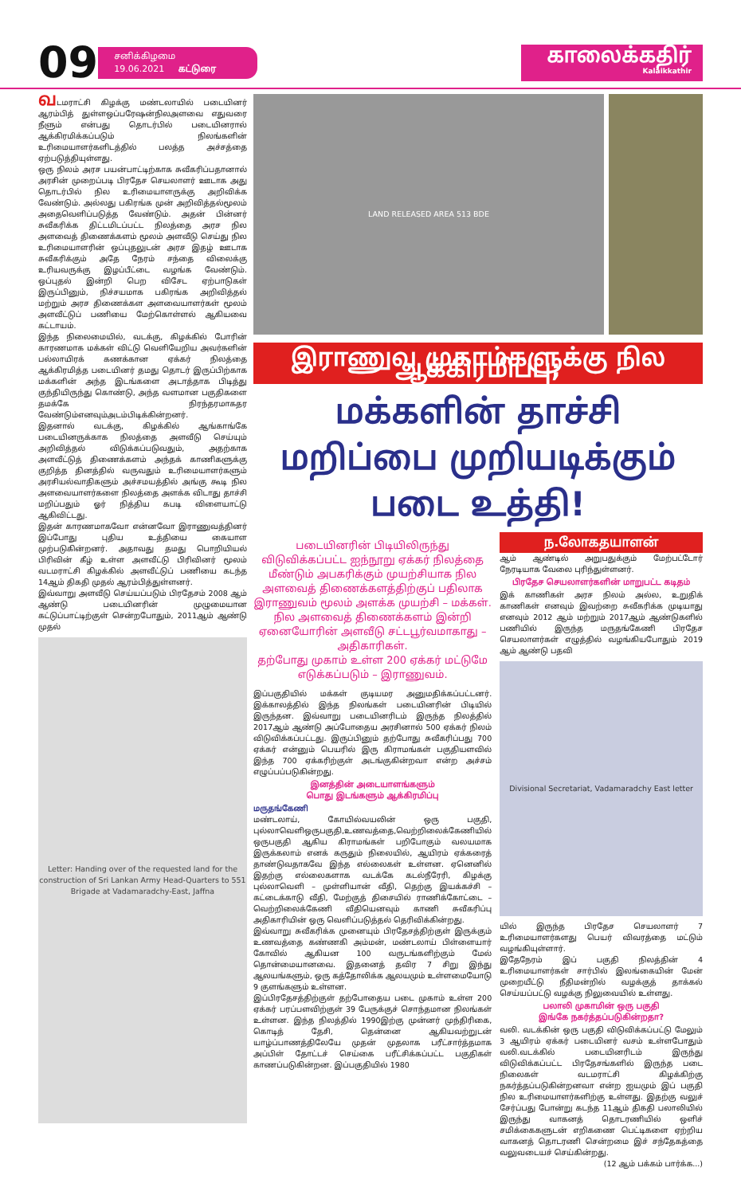09
சனிக்கிழமை
19.06.2021 கட்டுரை
காலைக்கதிர்
Kalaikkathir
வடமராட்சி கிழக்கு மண்டலாயில் படையினர் ஆரம்பித் துள்ளஒப்பரேஷன்நிலஅளவை எதுவரை நீளும் என்பது தொடர்பில் படையினரால் ஆக்கிரமிக்கப்படும் நிலங்களின் உரிமையாளர்களிடத்தில் பலத்த அச்சத்தை ஏற்படுத்தியுள்ளது.
ஒரு நிலம் அரச பயன்பாட்டிற்காக சுவீகரிப்பதானால் அரசின் முறைப்படி பிரதேச செயலாளர் ஊடாக அது தொடர்பில் நில உரிமையாளருக்கு அறிவிக்க வேண்டும். அல்லது பகிரங்க முன் அறிவித்தல்மூலம் அதைவெளிப்படுத்த வேண்டும். அதன் பின்னர் சுவீகரிக்க திட்டமிடப்பட்ட நிலத்தை அரச நில அளவைத் திணைக்களம் மூலம் அளவீடு செய்து நில உரிமையாளரின் ஒப்புதலுடன் அரச இதழ் ஊடாக சுவீகரிக்கும் அதே நேரம் சந்தை விலைக்கு உரியவருக்கு இழப்பீட்டை வழங்க வேண்டும். ஒப்புதல் இன்றி பெற விசேட ஏற்பாடுகள் இருப்பினும், நிச்சயமாக பகிரங்க அறிவித்தல் மற்றும் அரச திணைக்கள அளவையாளர்கள் மூலம் அளவீட்டுப் பணியை மேற்கொள்ளல் ஆகியவை கட்டாயம்.
இந்த நிலைமையில், வடக்கு, கிழக்கில் போரின் காரணமாக மக்கள் விட்டு வெளியேறிய அவர்களின் பல்லாயிரக் கணக்கான ஏக்கர் நிலத்தை ஆக்கிரமித்த படையினர் தமது தொடர் இருப்பிற்காக மக்களின் அந்த இடங்களை அடாத்தாக பிடித்து குந்தியிருந்து கொண்டு, அந்த வளமான பகுதிகளை தமக்கே நிரந்தரமாகதர வேண்டும்எனவும்அடம்பிடிக்கின்றனர்.
இதனால் வடக்கு, கிழக்கில் ஆங்காங்கே படையினருக்காக நிலத்தை அளவீடு செய்யும் அறிவித்தல் விடுக்கப்படுவதும், அதற்காக அளவீட்டுத் திணைக்களம் அந்தக் காணிகளுக்கு குறித்த தினத்தில் வருவதும் உரிமையாளர்களும் அரசியல்வாதிகளும் அச்சமயத்தில் அங்கு கூடி நில அளவையாளர்களை நிலத்தை அளக்க விடாது தாச்சி மறிப்பதும் ஓர் நித்திய கபடி விளையாட்டு ஆகிவிட்டது.
இதன் காரணமாகவோ என்னவோ இராணுவத்தினர் இப்போது புதிய உத்தியை கையாள முற்படுகின்றனர். அதாவது தமது பொறியியல் பிரிவின் கீழ் உள்ள அளவீட்டு பிரிவினர் மூலம் வடமராட்சி கிழக்கில் அளவீட்டுப் பணியை கடந்த 14ஆம் திகதி முதல் ஆரம்பித்துள்ளனர்.
இவ்வாறு அளவீடு செய்யப்படும் பிரதேசம் 2008 ஆம் ஆண்டு படையினரின் முழுமையான கட்டுப்பாட்டிற்குள் சென்றபோதும், 2011ஆம் ஆண்டு முதல்
Letter: Handing over of the requested land for the construction of Sri Lankan Army Head-Quarters to 551 Brigade at Vadamaradchy-East, Jaffna
LAND RELEASED AREA 513 BDE
இராணுவ முகாம்களுக்கு நில ஆக்கிரமிப்பு;
மக்களின் தாச்சி மறிப்பை முறியடிக்கும் படை உத்தி!
படையினரின் பிடியிலிருந்து விடுவிக்கப்பட்ட ஐந்நூறு ஏக்கர் நிலத்தை மீண்டும் அபகரிக்கும் முயற்சியாக நில அளவைத் திணைக்களத்திற்குப் பதிலாக இராணுவம் மூலம் அளக்க முயற்சி – மக்கள்.
நில அளவைத் திணைக்களம் இன்றி ஏனையோரின் அளவீடு சட்டபூர்வமாகாது – அதிகாரிகள்.
தற்போது முகாம் உள்ள 200 ஏக்கர் மட்டுமே எடுக்கப்படும் – இராணுவம்.
இப்பகுதியில் மக்கள் குடியமர அனுமதிக்கப்பட்டனர். இக்காலத்தில் இந்த நிலங்கள் படையினரின் பிடியில் இருந்தன. இவ்வாறு படையினரிடம் இருந்த நிலத்தில் 2017ஆம் ஆண்டு அப்போதைய அரசினால் 500 ஏக்கர் நிலம் விடுவிக்கப்பட்டது. இருப்பினும் தற்போது சுவீகரிப்பது 700 ஏக்கர் என்னும் பெயரில் இரு கிராமங்கள் பகுதியளவில் இந்த 700 ஏக்கரிற்குள் அடங்குகின்றவா என்ற அச்சம் எழுப்பப்படுகின்றது.
இனத்தின் அடையாளங்களும்
பொது இடங்களும் ஆக்கிரமிப்பு
மருதங்கேணி
மண்டலாய், கோயில்வயலின் ஒரு பகுதி, புல்லாவெளிஒருபகுதி,உணவத்தை,வெற்றிலைக்கேணியில் ஒருபகுதி ஆகிய கிராமங்கள் பறிபோகும் வலயமாக இருக்கலாம் எனக் கருதும் நிலையில், ஆயிரம் ஏக்கரைத் தாண்டுவதாகவே இந்த எல்லைகள் உள்ளன. ஏனெனில் இதற்கு எல்லைகளாக வடக்கே கடல்நீரேரி, கிழக்கு புல்லாவெளி – முள்ளியான் வீதி, தெற்கு இயக்கச்சி – கட்டைக்காடு வீதி, மேற்குத் திசையில் ராணிக்கோட்டை – வெற்றிலைக்கேணி வீதியெனவும் காணி சுவீகரிப்பு அதிகாரியின் ஒரு வெளிப்படுத்தல் தெரிவிக்கின்றது.
இவ்வாறு சுவீகரிக்க முனையும் பிரதேசத்திற்குள் இருக்கும் உணவத்தை கண்ணகி அம்மன், மண்டலாய் பிள்ளையார் கோவில் ஆகியன 100 வருடங்களிற்கும் மேல் தொன்மையானவை. இதனைத் தவிர 7 சிறு இந்து ஆலயங்களும், ஒரு கத்தோலிக்க ஆலயமும் உள்ளமையோடு 9 குளங்களும் உள்ளன.
இப்பிரதேசத்திற்குள் தற்போதைய படை முகாம் உள்ள 200 ஏக்கர் பரப்பளவிற்குள் 39 பேருக்குச் சொந்தமான நிலங்கள் உள்ளன. இந்த நிலத்தில் 1990இற்கு முன்னர் முந்திரிகை, கொடித் தேசி, தென்னை ஆகியவற்றுடன் யாழ்ப்பாணத்திலேயே முதன் முதலாக பரீட்சார்த்தமாக அப்பிள் தோட்டச் செய்கை பரீட்சிக்கப்பட்ட பகுதிகள் காணப்படுகின்றன. இப்பகுதியில் 1980
ந.லோகதயாளன்
ஆம் ஆண்டில் அறுபதுக்கும் மேற்பட்டோர் நேரடியாக வேலை புரிந்துள்ளனர்.
பிரதேச செயலாளர்களின் மாறுபட்ட கடிதம்
இக் காணிகள் அரச நிலம் அல்ல, உறுதிக் காணிகள் எனவும் இவற்றை சுவீகரிக்க முடியாது எனவும் 2012 ஆம் மற்றும் 2017ஆம் ஆண்டுகளில் பணியில் இருந்த மருதங்கேணி பிரதேச செயலாளர்கள் எழுத்தில் வழங்கியபோதும் 2019 ஆம் ஆண்டு பதவி
Divisional Secretariat, Vadamaradchy East letter
யில் இருந்த பிரதேச செயலாளர் 7 உரிமையாளர்களது பெயர் விவரத்தை மட்டும் வழங்கியுள்ளார்.
இதேநேரம் இப் பகுதி நிலத்தின் 4 உரிமையாளர்கள் சார்பில் இலங்கையின் மேன் முறையீட்டு நீதிமன்றில் வழக்குத் தாக்கல் செய்யப்பட்டு வழக்கு நிலுவையில் உள்ளது.
பலாலி முகாமின் ஒரு பகுதி
இங்கே நகர்த்தப்படுகின்றதா?
வலி. வடக்கின் ஒரு பகுதி விடுவிக்கப்பட்டு மேலும் 3 ஆயிரம் ஏக்கர் படையினர் வசம் உள்ளபோதும் வலி.வடக்கில் படையினரிடம் இருந்து விடுவிக்கப்பட்ட பிரதேசங்களில் இருந்த படை நிலைகள் வடமராட்சி கிழக்கிற்கு நகர்த்தப்படுகின்றனவா என்ற ஐயமும் இப் பகுதி நில உரிமையாளர்களிற்கு உள்ளது. இதற்கு வலுச் சேர்ப்பது போன்று கடந்த 11ஆம் திகதி பலாலியில் இருந்து வாகனத் தொடரணியில் ஒளிச் சமிக்கைகளுடன் எறிகணை பெட்டிகளை ஏற்றிய வாகனத் தொடரணி சென்றமை இச் சந்தேகத்தை வலுவடையச் செய்கின்றது.
(12 ஆம் பக்கம் பார்க்க...)